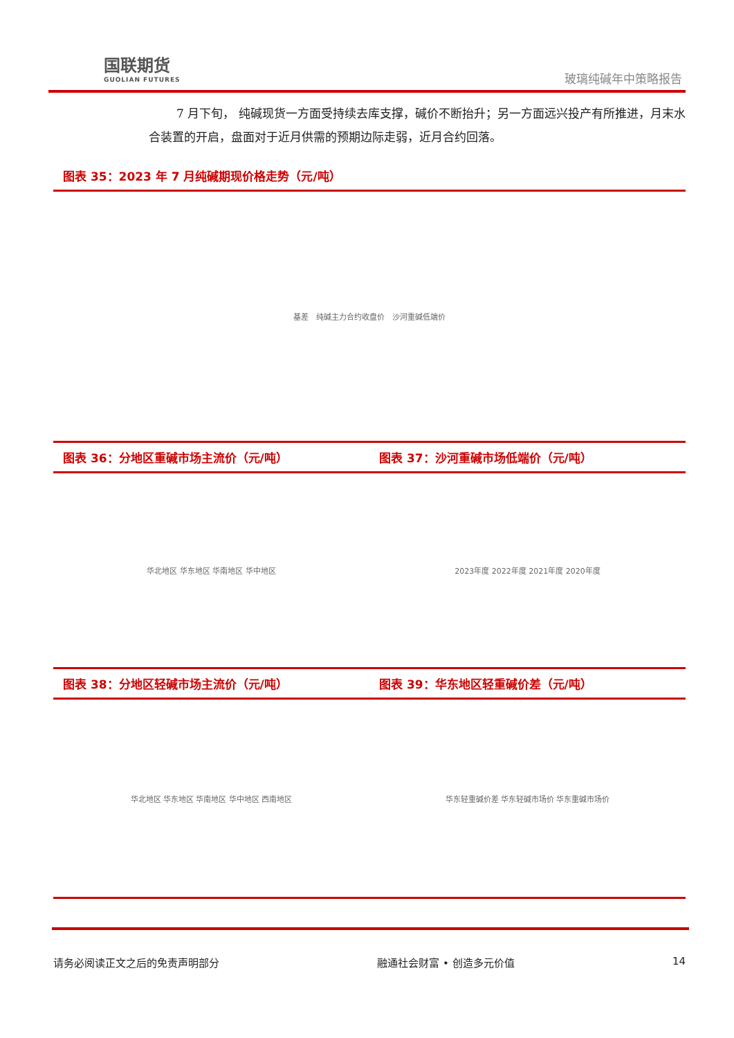国联期货
GUOLIAN FUTURES
玻璃纯碱年中策略报告
7 月下旬， 纯碱现货一方面受持续去库支撑，碱价不断抬升；另一方面远兴投产有所推进，月末水合装置的开启，盘面对于近月供需的预期边际走弱，近月合约回落。
图表 35：2023 年 7 月纯碱期现价格走势（元/吨）
基差　纯碱主力合约收盘价　沙河重碱低端价
图表 36：分地区重碱市场主流价（元/吨）
华北地区 华东地区 华南地区 华中地区
图表 37：沙河重碱市场低端价（元/吨）
2023年度 2022年度 2021年度 2020年度
图表 38：分地区轻碱市场主流价（元/吨）
华北地区 华东地区 华南地区 华中地区 西南地区
图表 39：华东地区轻重碱价差（元/吨）
华东轻重碱价差 华东轻碱市场价 华东重碱市场价
请务必阅读正文之后的免责声明部分 融通社会财富 • 创造多元价值 14